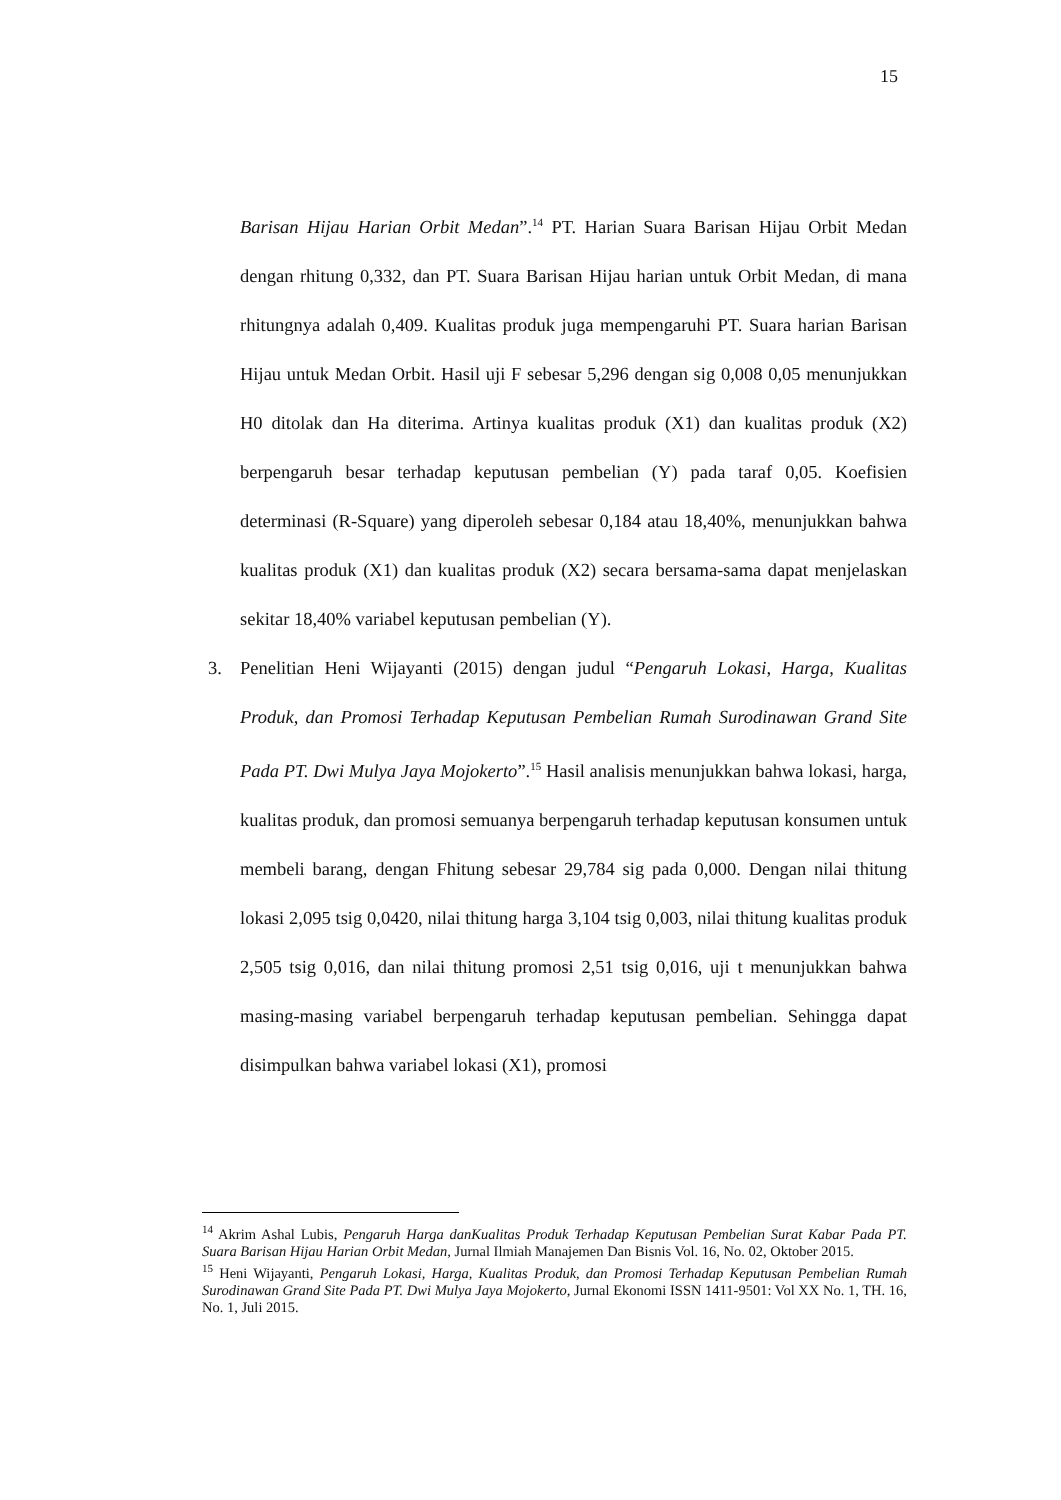15
Barisan Hijau Harian Orbit Medan”.<sup>14</sup> PT. Harian Suara Barisan Hijau Orbit Medan dengan rhitung 0,332, dan PT. Suara Barisan Hijau harian untuk Orbit Medan, di mana rhitungnya adalah 0,409. Kualitas produk juga mempengaruhi PT. Suara harian Barisan Hijau untuk Medan Orbit. Hasil uji F sebesar 5,296 dengan sig 0,008 0,05 menunjukkan H0 ditolak dan Ha diterima. Artinya kualitas produk (X1) dan kualitas produk (X2) berpengaruh besar terhadap keputusan pembelian (Y) pada taraf 0,05. Koefisien determinasi (R-Square) yang diperoleh sebesar 0,184 atau 18,40%, menunjukkan bahwa kualitas produk (X1) dan kualitas produk (X2) secara bersama-sama dapat menjelaskan sekitar 18,40% variabel keputusan pembelian (Y).
3. Penelitian Heni Wijayanti (2015) dengan judul “Pengaruh Lokasi, Harga, Kualitas Produk, dan Promosi Terhadap Keputusan Pembelian Rumah Surodinawan Grand Site Pada PT. Dwi Mulya Jaya Mojokerto”.<sup>15</sup> Hasil analisis menunjukkan bahwa lokasi, harga, kualitas produk, dan promosi semuanya berpengaruh terhadap keputusan konsumen untuk membeli barang, dengan Fhitung sebesar 29,784 sig pada 0,000. Dengan nilai thitung lokasi 2,095 tsig 0,0420, nilai thitung harga 3,104 tsig 0,003, nilai thitung kualitas produk 2,505 tsig 0,016, dan nilai thitung promosi 2,51 tsig 0,016, uji t menunjukkan bahwa masing-masing variabel berpengaruh terhadap keputusan pembelian. Sehingga dapat disimpulkan bahwa variabel lokasi (X1), promosi
<sup>14</sup> Akrim Ashal Lubis, Pengaruh Harga danKualitas Produk Terhadap Keputusan Pembelian Surat Kabar Pada PT. Suara Barisan Hijau Harian Orbit Medan, Jurnal Ilmiah Manajemen Dan Bisnis Vol. 16, No. 02, Oktober 2015.
<sup>15</sup> Heni Wijayanti, Pengaruh Lokasi, Harga, Kualitas Produk, dan Promosi Terhadap Keputusan Pembelian Rumah Surodinawan Grand Site Pada PT. Dwi Mulya Jaya Mojokerto, Jurnal Ekonomi ISSN 1411-9501: Vol XX No. 1, TH. 16, No. 1, Juli 2015.